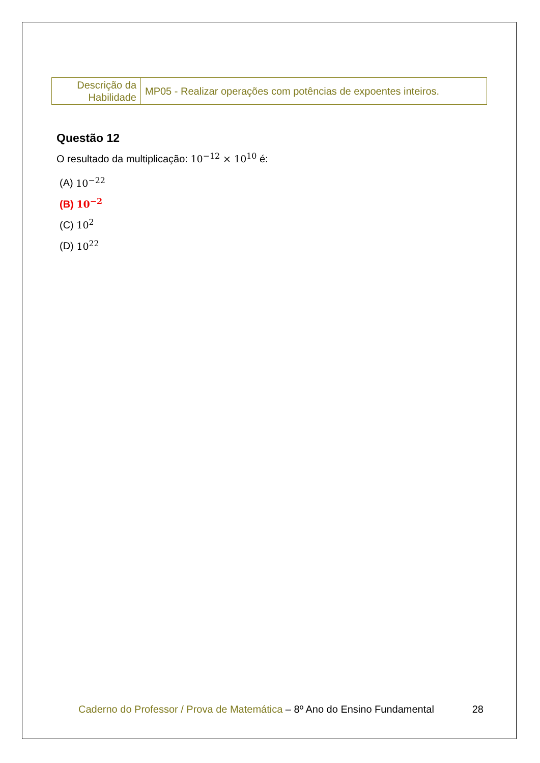| Descrição da Habilidade | MP05 - Realizar operações com potências de expoentes inteiros. |
Questão 12
O resultado da multiplicação: 10<sup>−12</sup> × 10<sup>10</sup> é:
(A) 10<sup>−22</sup>
(B) 10<sup>−2</sup>
(C) 10<sup>2</sup>
(D) 10<sup>22</sup>
Caderno do Professor / Prova de Matemática – 8º Ano do Ensino Fundamental 28